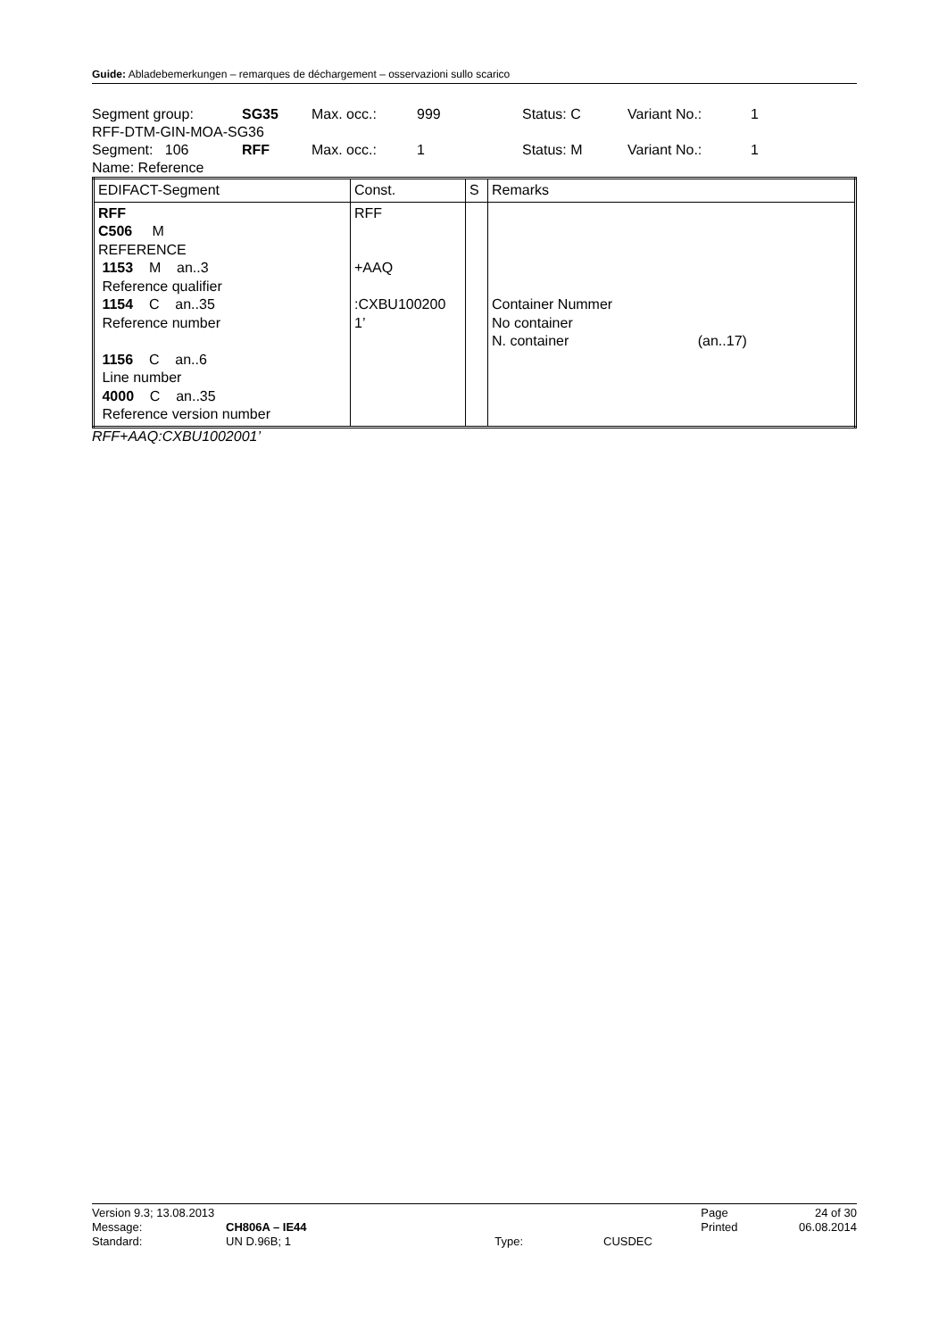Guide: Abladebemerkungen – remarques de déchargement – osservazioni sullo scarico
| Segment group: | SG35 | Max. occ.: | 999 | Status: C | Variant No.: | 1 |
| RFF-DTM-GIN-MOA-SG36 | | | | | | |
| Segment: 106 | RFF | Max. occ.: | 1 | Status: M | Variant No.: | 1 |
| Name: Reference | | | | | | |
| EDIFACT-Segment | Const. | S | Remarks |
| --- | --- | --- | --- |
| RFF C506 M REFERENCE 1153 M an..3 Reference qualifier 1154 C an..35 Reference number 1156 C an..6 Line number 4000 C an..35 Reference version number | RFF +AAQ :CXBU100200 1’ | | Container Nummer No container N. container (an..17) |
RFF+AAQ:CXBU1002001’
| Version 9.3; 13.08.2013 | | | | Page | 24 of 30 |
| Message: | CH806A – IE44 | | | Printed | 06.08.2014 |
| Standard: | UN D.96B; 1 | Type: | CUSDEC | | |